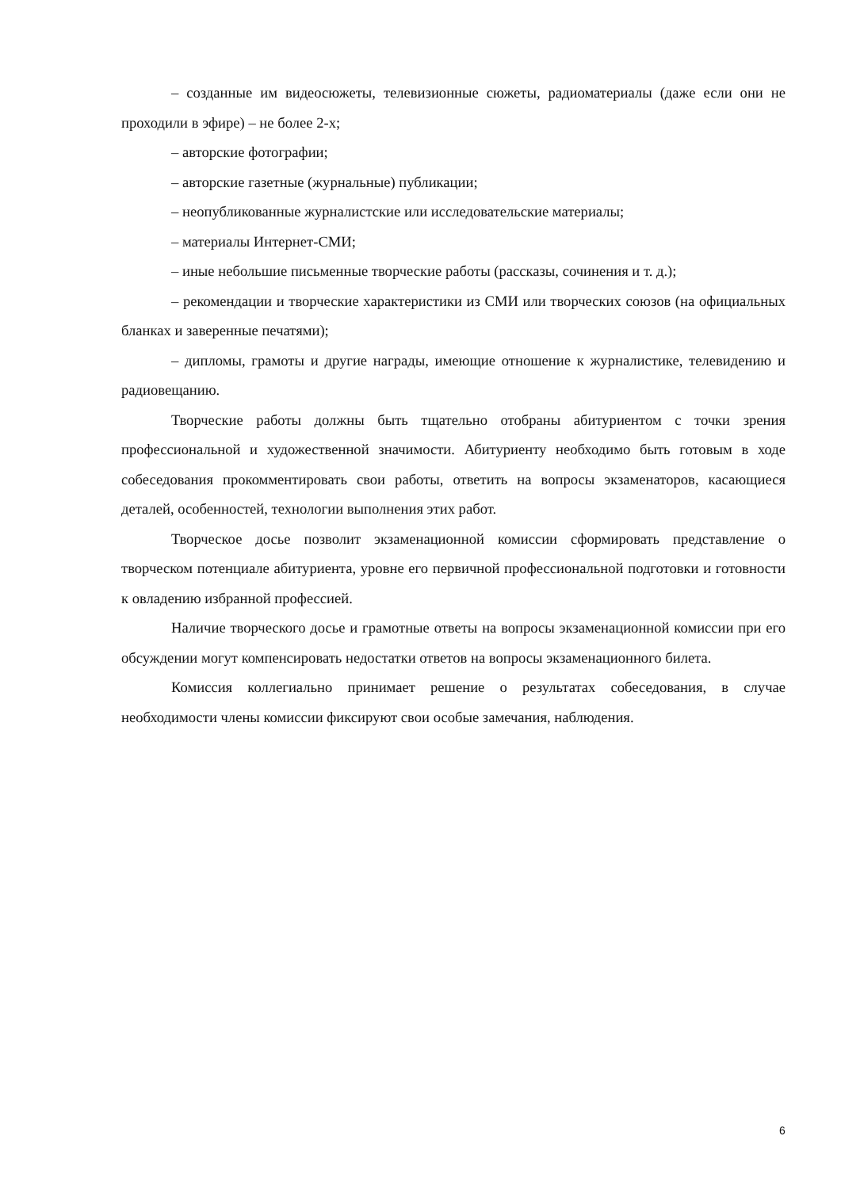– созданные им видеосюжеты, телевизионные сюжеты, радиоматериалы (даже если они не проходили в эфире) – не более 2-х;
– авторские фотографии;
– авторские газетные (журнальные) публикации;
– неопубликованные журналистские или исследовательские материалы;
– материалы Интернет-СМИ;
– иные небольшие письменные творческие работы (рассказы, сочинения и т. д.);
– рекомендации и творческие характеристики из СМИ или творческих союзов (на официальных бланках и заверенные печатями);
– дипломы, грамоты и другие награды, имеющие отношение к журналистике, телевидению и радиовещанию.
Творческие работы должны быть тщательно отобраны абитуриентом с точки зрения профессиональной и художественной значимости. Абитуриенту необходимо быть готовым в ходе собеседования прокомментировать свои работы, ответить на вопросы экзаменаторов, касающиеся деталей, особенностей, технологии выполнения этих работ.
Творческое досье позволит экзаменационной комиссии сформировать представление о творческом потенциале абитуриента, уровне его первичной профессиональной подготовки и готовности к овладению избранной профессией.
Наличие творческого досье и грамотные ответы на вопросы экзаменационной комиссии при его обсуждении могут компенсировать недостатки ответов на вопросы экзаменационного билета.
Комиссия коллегиально принимает решение о результатах собеседования, в случае необходимости члены комиссии фиксируют свои особые замечания, наблюдения.
6